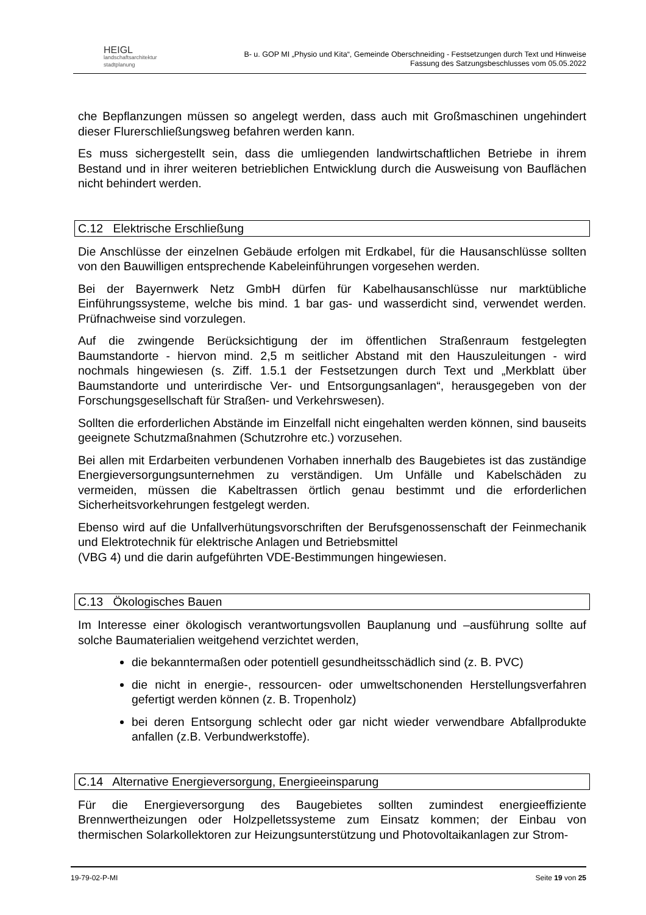HEIGL
landschaftsarchitektur
stadtplanung
B- u. GOP MI „Physio und Kita“, Gemeinde Oberschneiding - Festsetzungen durch Text und Hinweise
Fassung des Satzungsbeschlusses vom 05.05.2022
che Bepflanzungen müssen so angelegt werden, dass auch mit Großmaschinen ungehindert dieser Flurerschließungsweg befahren werden kann.
Es muss sichergestellt sein, dass die umliegenden landwirtschaftlichen Betriebe in ihrem Bestand und in ihrer weiteren betrieblichen Entwicklung durch die Ausweisung von Bauflächen nicht behindert werden.
C.12 Elektrische Erschließung
Die Anschlüsse der einzelnen Gebäude erfolgen mit Erdkabel, für die Hausanschlüsse sollten von den Bauwilligen entsprechende Kabeleinführungen vorgesehen werden.
Bei der Bayernwerk Netz GmbH dürfen für Kabelhausanschlüsse nur marktübliche Einführungssysteme, welche bis mind. 1 bar gas- und wasserdicht sind, verwendet werden. Prüfnachweise sind vorzulegen.
Auf die zwingende Berücksichtigung der im öffentlichen Straßenraum festgelegten Baumstandorte - hiervon mind. 2,5 m seitlicher Abstand mit den Hauszuleitungen - wird nochmals hingewiesen (s. Ziff. 1.5.1 der Festsetzungen durch Text und „Merkblatt über Baumstandorte und unterirdische Ver- und Entsorgungsanlagen“, herausgegeben von der Forschungsgesellschaft für Straßen- und Verkehrswesen).
Sollten die erforderlichen Abstände im Einzelfall nicht eingehalten werden können, sind bauseits geeignete Schutzmaßnahmen (Schutzrohre etc.) vorzusehen.
Bei allen mit Erdarbeiten verbundenen Vorhaben innerhalb des Baugebietes ist das zuständige Energieversorgungsunternehmen zu verständigen. Um Unfälle und Kabelschäden zu vermeiden, müssen die Kabeltrassen örtlich genau bestimmt und die erforderlichen Sicherheitsvorkehrungen festgelegt werden.
Ebenso wird auf die Unfallverhütungsvorschriften der Berufsgenossenschaft der Feinmechanik und Elektrotechnik für elektrische Anlagen und Betriebsmittel
(VBG 4) und die darin aufgeführten VDE-Bestimmungen hingewiesen.
C.13 Ökologisches Bauen
Im Interesse einer ökologisch verantwortungsvollen Bauplanung und –ausführung sollte auf solche Baumaterialien weitgehend verzichtet werden,
die bekanntermaßen oder potentiell gesundheitsschädlich sind (z. B. PVC)
die nicht in energie-, ressourcen- oder umweltschonenden Herstellungsverfahren gefertigt werden können (z. B. Tropenholz)
bei deren Entsorgung schlecht oder gar nicht wieder verwendbare Abfallprodukte anfallen (z.B. Verbundwerkstoffe).
C.14 Alternative Energieversorgung, Energieeinsparung
Für die Energieversorgung des Baugebietes sollten zumindest energieeffiziente Brennwertheizungen oder Holzpelletssysteme zum Einsatz kommen; der Einbau von thermischen Solarkollektoren zur Heizungsunterstützung und Photovoltaikanlagen zur Strom-
19-79-02-P-MI Seite 19 von 25